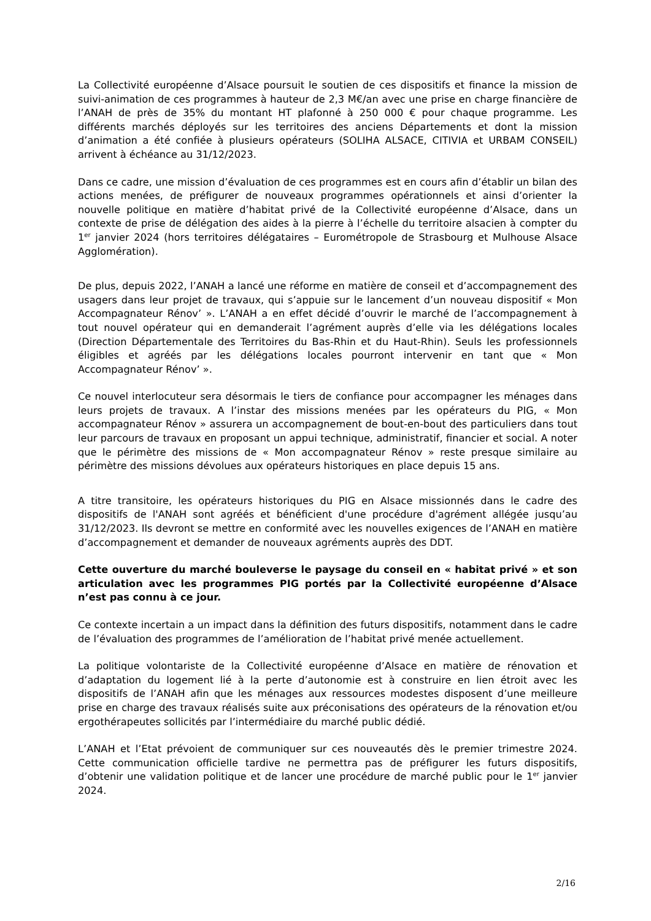La Collectivité européenne d’Alsace poursuit le soutien de ces dispositifs et finance la mission de suivi-animation de ces programmes à hauteur de 2,3 M€/an avec une prise en charge financière de l’ANAH de près de 35% du montant HT plafonné à 250 000 € pour chaque programme. Les différents marchés déployés sur les territoires des anciens Départements et dont la mission d’animation a été confiée à plusieurs opérateurs (SOLIHA ALSACE, CITIVIA et URBAM CONSEIL) arrivent à échéance au 31/12/2023.
Dans ce cadre, une mission d’évaluation de ces programmes est en cours afin d’établir un bilan des actions menées, de préfigurer de nouveaux programmes opérationnels et ainsi d’orienter la nouvelle politique en matière d’habitat privé de la Collectivité européenne d’Alsace, dans un contexte de prise de délégation des aides à la pierre à l’échelle du territoire alsacien à compter du 1<sup>er</sup> janvier 2024 (hors territoires délégataires – Eurométropole de Strasbourg et Mulhouse Alsace Agglomération).
De plus, depuis 2022, l’ANAH a lancé une réforme en matière de conseil et d’accompagnement des usagers dans leur projet de travaux, qui s’appuie sur le lancement d’un nouveau dispositif « Mon Accompagnateur Rénov’ ». L’ANAH a en effet décidé d’ouvrir le marché de l’accompagnement à tout nouvel opérateur qui en demanderait l’agrément auprès d’elle via les délégations locales (Direction Départementale des Territoires du Bas-Rhin et du Haut-Rhin). Seuls les professionnels éligibles et agréés par les délégations locales pourront intervenir en tant que « Mon Accompagnateur Rénov’ ».
Ce nouvel interlocuteur sera désormais le tiers de confiance pour accompagner les ménages dans leurs projets de travaux. A l’instar des missions menées par les opérateurs du PIG, « Mon accompagnateur Rénov » assurera un accompagnement de bout-en-bout des particuliers dans tout leur parcours de travaux en proposant un appui technique, administratif, financier et social. A noter que le périmètre des missions de « Mon accompagnateur Rénov » reste presque similaire au périmètre des missions dévolues aux opérateurs historiques en place depuis 15 ans.
A titre transitoire, les opérateurs historiques du PIG en Alsace missionnés dans le cadre des dispositifs de l'ANAH sont agréés et bénéficient d'une procédure d'agrément allégée jusqu’au 31/12/2023. Ils devront se mettre en conformité avec les nouvelles exigences de l’ANAH en matière d’accompagnement et demander de nouveaux agréments auprès des DDT.
Cette ouverture du marché bouleverse le paysage du conseil en « habitat privé » et son articulation avec les programmes PIG portés par la Collectivité européenne d’Alsace n’est pas connu à ce jour.
Ce contexte incertain a un impact dans la définition des futurs dispositifs, notamment dans le cadre de l’évaluation des programmes de l’amélioration de l’habitat privé menée actuellement.
La politique volontariste de la Collectivité européenne d’Alsace en matière de rénovation et d’adaptation du logement lié à la perte d’autonomie est à construire en lien étroit avec les dispositifs de l’ANAH afin que les ménages aux ressources modestes disposent d’une meilleure prise en charge des travaux réalisés suite aux préconisations des opérateurs de la rénovation et/ou ergothérapeutes sollicités par l’intermédiaire du marché public dédié.
L’ANAH et l’Etat prévoient de communiquer sur ces nouveautés dès le premier trimestre 2024. Cette communication officielle tardive ne permettra pas de préfigurer les futurs dispositifs, d’obtenir une validation politique et de lancer une procédure de marché public pour le 1<sup>er</sup> janvier 2024.
2/16